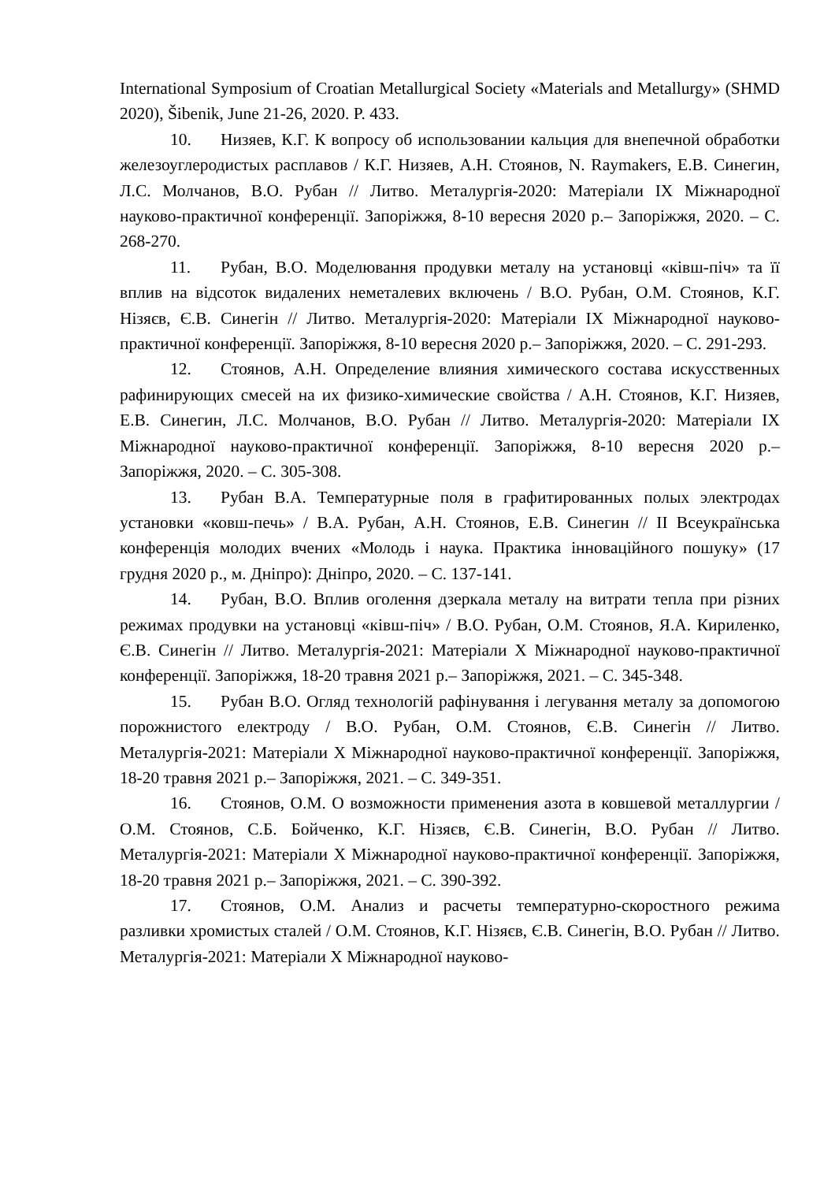International Symposium of Croatian Metallurgical Society «Materials and Metallurgy» (SHMD 2020), Šibenik, June 21-26, 2020. P. 433.
10. Низяев, К.Г. К вопросу об использовании кальция для внепечной обработки железоуглеродистых расплавов / К.Г. Низяев, А.Н. Стоянов, N. Raymakers, Е.В. Синегин, Л.С. Молчанов, В.О. Рубан // Литво. Металургія-2020: Матеріали IX Міжнародної науково-практичної конференції. Запоріжжя, 8-10 вересня 2020 р.– Запоріжжя, 2020. – С. 268-270.
11. Рубан, В.О. Моделювання продувки металу на установці «ківш-піч» та її вплив на відсоток видалених неметалевих включень / В.О. Рубан, О.М. Стоянов, К.Г. Нізяєв, Є.В. Синегін // Литво. Металургія-2020: Матеріали IX Міжнародної науково-практичної конференції. Запоріжжя, 8-10 вересня 2020 р.– Запоріжжя, 2020. – С. 291-293.
12. Стоянов, А.Н. Определение влияния химического состава искусственных рафинирующих смесей на их физико-химические свойства / А.Н. Стоянов, К.Г. Низяев, Е.В. Синегин, Л.С. Молчанов, В.О. Рубан // Литво. Металургія-2020: Матеріали IX Міжнародної науково-практичної конференції. Запоріжжя, 8-10 вересня 2020 р.– Запоріжжя, 2020. – С. 305-308.
13. Рубан В.А. Температурные поля в графитированных полых электродах установки «ковш-печь» / В.А. Рубан, А.Н. Стоянов, Е.В. Синегин // II Всеукраїнська конференція молодих вчених «Молодь і наука. Практика інноваційного пошуку» (17 грудня 2020 р., м. Дніпро): Дніпро, 2020. – С. 137-141.
14. Рубан, В.О. Вплив оголення дзеркала металу на витрати тепла при різних режимах продувки на установці «ківш-піч» / В.О. Рубан, О.М. Стоянов, Я.А. Кириленко, Є.В. Синегін // Литво. Металургія-2021: Матеріали X Міжнародної науково-практичної конференції. Запоріжжя, 18-20 травня 2021 р.– Запоріжжя, 2021. – С. 345-348.
15. Рубан В.О. Огляд технологій рафінування і легування металу за допомогою порожнистого електроду / В.О. Рубан, О.М. Стоянов, Є.В. Синегін // Литво. Металургія-2021: Матеріали X Міжнародної науково-практичної конференції. Запоріжжя, 18-20 травня 2021 р.– Запоріжжя, 2021. – С. 349-351.
16. Стоянов, О.М. О возможности применения азота в ковшевой металлургии / О.М. Стоянов, С.Б. Бойченко, К.Г. Нізяєв, Є.В. Синегін, В.О. Рубан // Литво. Металургія-2021: Матеріали X Міжнародної науково-практичної конференції. Запоріжжя, 18-20 травня 2021 р.– Запоріжжя, 2021. – С. 390-392.
17. Стоянов, О.М. Анализ и расчеты температурно-скоростного режима разливки хромистых сталей / О.М. Стоянов, К.Г. Нізяєв, Є.В. Синегін, В.О. Рубан // Литво. Металургія-2021: Матеріали X Міжнародної науково-